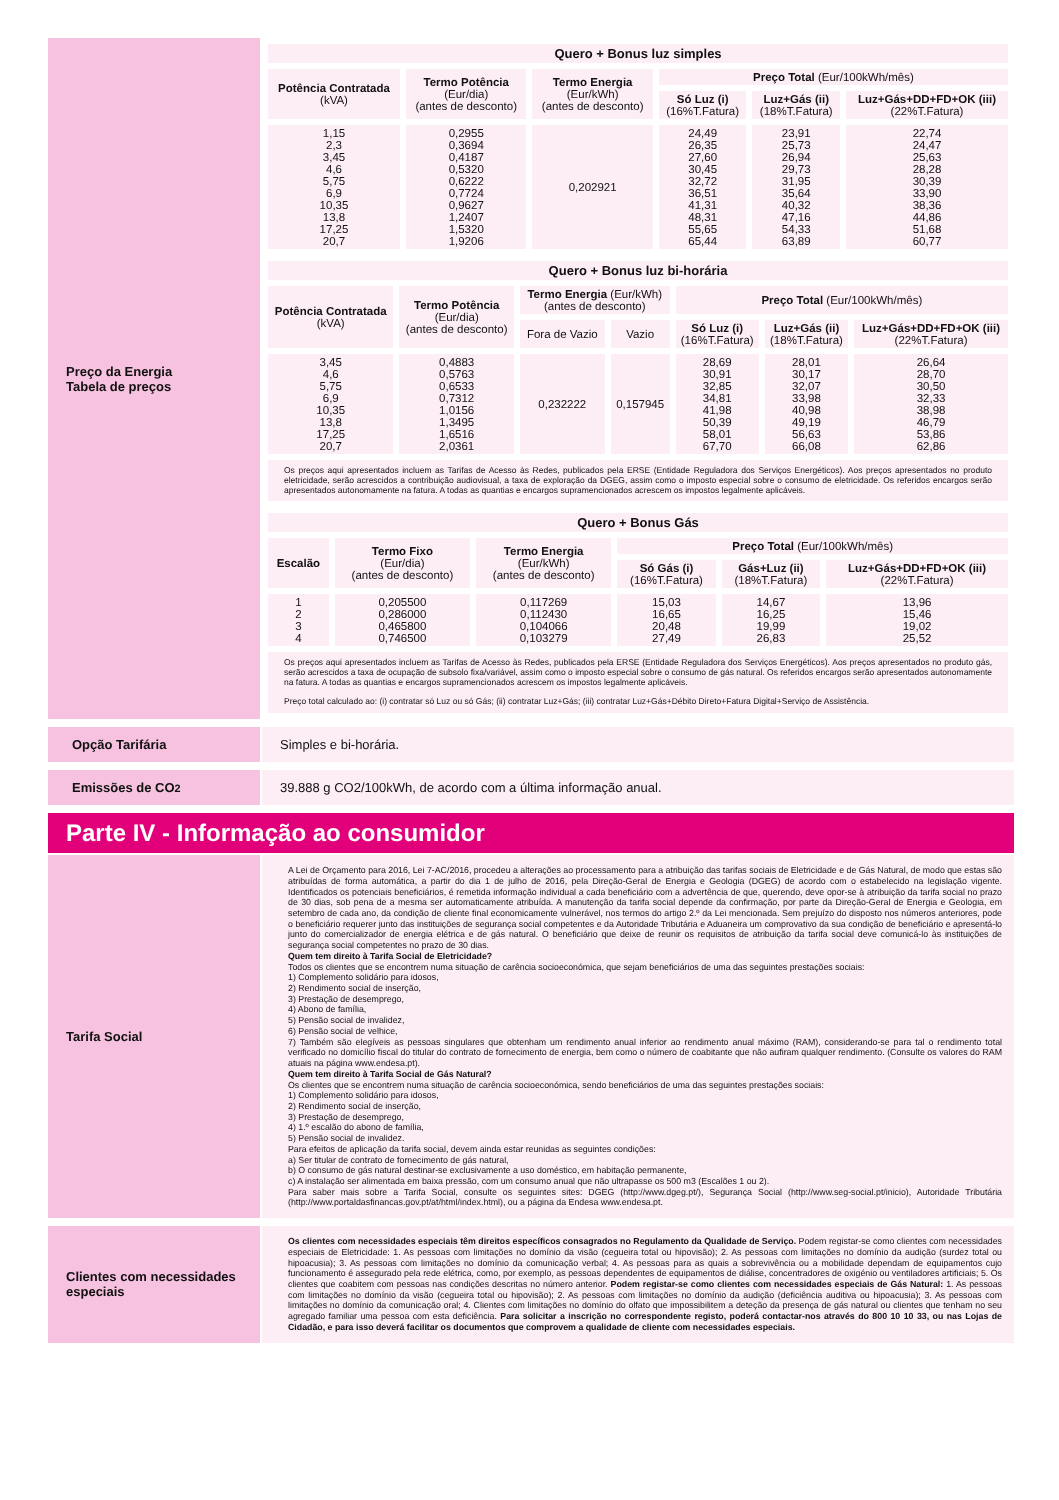Preço da Energia
Tabela de preços
| Quero + Bonus luz simples | | | | | |
| Potência Contratada (kVA) | Termo Potência (Eur/dia) (antes de desconto) | Termo Energia (Eur/kWh) (antes de desconto) | Preço Total (Eur/100kWh/mês) | | |
| | | | Só Luz (i) (16%T.Fatura) | Luz+Gás (ii) (18%T.Fatura) | Luz+Gás+DD+FD+OK (iii) (22%T.Fatura) |
| 1,15 2,3 3,45 4,6 5,75 6,9 10,35 13,8 17,25 20,7 | 0,2955 0,3694 0,4187 0,5320 0,6222 0,7724 0,9627 1,2407 1,5320 1,9206 | 0,202921 | 24,49 26,35 27,60 30,45 32,72 36,51 41,31 48,31 55,65 65,44 | 23,91 25,73 26,94 29,73 31,95 35,64 40,32 47,16 54,33 63,89 | 22,74 24,47 25,63 28,28 30,39 33,90 38,36 44,86 51,68 60,77 |
| Quero + Bonus luz bi-horária | | | | | | |
| Potência Contratada (kVA) | Termo Potência (Eur/dia) (antes de desconto) | Termo Energia (Eur/kWh) (antes de desconto) | | Preço Total (Eur/100kWh/mês) | | |
| | | Fora de Vazio | Vazio | Só Luz (i) (16%T.Fatura) | Luz+Gás (ii) (18%T.Fatura) | Luz+Gás+DD+FD+OK (iii) (22%T.Fatura) |
| 3,45 4,6 5,75 6,9 10,35 13,8 17,25 20,7 | 0,4883 0,5763 0,6533 0,7312 1,0156 1,3495 1,6516 2,0361 | 0,232222 | 0,157945 | 28,69 30,91 32,85 34,81 41,98 50,39 58,01 67,70 | 28,01 30,17 32,07 33,98 40,98 49,19 56,63 66,08 | 26,64 28,70 30,50 32,33 38,98 46,79 53,86 62,86 |
Os preços aqui apresentados incluem as Tarifas de Acesso às Redes, publicados pela ERSE (Entidade Reguladora dos Serviços Energéticos). Aos preços apresentados no produto eletricidade, serão acrescidos a contribuição audiovisual, a taxa de exploração da DGEG, assim como o imposto especial sobre o consumo de eletricidade. Os referidos encargos serão apresentados autonomamente na fatura. A todas as quantias e encargos supramencionados acrescem os impostos legalmente aplicáveis.
| Quero + Bonus Gás | | | | | |
| Escalão | Termo Fixo (Eur/dia) (antes de desconto) | Termo Energia (Eur/kWh) (antes de desconto) | Preço Total (Eur/100kWh/mês) | | |
| | | | Só Gás (i) (16%T.Fatura) | Gás+Luz (ii) (18%T.Fatura) | Luz+Gás+DD+FD+OK (iii) (22%T.Fatura) |
| 1 2 3 4 | 0,205500 0,286000 0,465800 0,746500 | 0,117269 0,112430 0,104066 0,103279 | 15,03 16,65 20,48 27,49 | 14,67 16,25 19,99 26,83 | 13,96 15,46 19,02 25,52 |
Os preços aqui apresentados incluem as Tarifas de Acesso às Redes, publicados pela ERSE (Entidade Reguladora dos Serviços Energéticos). Aos preços apresentados no produto gás, serão acrescidos a taxa de ocupação de subsolo fixa/variável, assim como o imposto especial sobre o consumo de gás natural. Os referidos encargos serão apresentados autonomamente na fatura. A todas as quantias e encargos supramencionados acrescem os impostos legalmente aplicáveis.
Preço total calculado ao: (i) contratar só Luz ou só Gás; (ii) contratar Luz+Gás; (iii) contratar Luz+Gás+Débito Direto+Fatura Digital+Serviço de Assistência.
Opção Tarifária Simples e bi-horária.
Emissões de CO<sub>2</sub> 39.888 g CO2/100kWh, de acordo com a última informação anual.
Parte IV - Informação ao consumidor
Tarifa Social
A Lei de Orçamento para 2016, Lei 7-AC/2016, procedeu a alterações ao processamento para a atribuição das tarifas sociais de Eletricidade e de Gás Natural, de modo que estas são atribuídas de forma automática, a partir do dia 1 de julho de 2016, pela Direção-Geral de Energia e Geologia (DGEG) de acordo com o estabelecido na legislação vigente. Identificados os potenciais beneficiários, é remetida informação individual a cada beneficiário com a advertência de que, querendo, deve opor-se à atribuição da tarifa social no prazo de 30 dias, sob pena de a mesma ser automaticamente atribuída. A manutenção da tarifa social depende da confirmação, por parte da Direção-Geral de Energia e Geologia, em setembro de cada ano, da condição de cliente final economicamente vulnerável, nos termos do artigo 2.º da Lei mencionada. Sem prejuízo do disposto nos números anteriores, pode o beneficiário requerer junto das instituições de segurança social competentes e da Autoridade Tributária e Aduaneira um comprovativo da sua condição de beneficiário e apresentá-lo junto do comercializador de energia elétrica e de gás natural. O beneficiário que deixe de reunir os requisitos de atribuição da tarifa social deve comunicá-lo às instituições de segurança social competentes no prazo de 30 dias.
Quem tem direito à Tarifa Social de Eletricidade?
Todos os clientes que se encontrem numa situação de carência socioeconómica, que sejam beneficiários de uma das seguintes prestações sociais:
1) Complemento solidário para idosos,
2) Rendimento social de inserção,
3) Prestação de desemprego,
4) Abono de família,
5) Pensão social de invalidez,
6) Pensão social de velhice,
7) Também são elegíveis as pessoas singulares que obtenham um rendimento anual inferior ao rendimento anual máximo (RAM), considerando-se para tal o rendimento total verificado no domicílio fiscal do titular do contrato de fornecimento de energia, bem como o número de coabitante que não aufiram qualquer rendimento. (Consulte os valores do RAM atuais na página www.endesa.pt).
Quem tem direito à Tarifa Social de Gás Natural?
Os clientes que se encontrem numa situação de carência socioeconómica, sendo beneficiários de uma das seguintes prestações sociais:
1) Complemento solidário para idosos,
2) Rendimento social de inserção,
3) Prestação de desemprego,
4) 1.º escalão do abono de família,
5) Pensão social de invalidez.
Para efeitos de aplicação da tarifa social, devem ainda estar reunidas as seguintes condições:
a) Ser titular de contrato de fornecimento de gás natural,
b) O consumo de gás natural destinar-se exclusivamente a uso doméstico, em habitação permanente,
c) A instalação ser alimentada em baixa pressão, com um consumo anual que não ultrapasse os 500 m3 (Escalões 1 ou 2).
Para saber mais sobre a Tarifa Social, consulte os seguintes sites: DGEG (http://www.dgeg.pt/), Segurança Social (http://www.seg-social.pt/inicio), Autoridade Tributária (http://www.portaldasfinancas.gov.pt/at/html/index.html), ou a página da Endesa www.endesa.pt.
Clientes com necessidades especiais
Os clientes com necessidades especiais têm direitos específicos consagrados no Regulamento da Qualidade de Serviço. Podem registar-se como clientes com necessidades especiais de Eletricidade: 1. As pessoas com limitações no domínio da visão (cegueira total ou hipovisão); 2. As pessoas com limitações no domínio da audição (surdez total ou hipoacusia); 3. As pessoas com limitações no domínio da comunicação verbal; 4. As pessoas para as quais a sobrevivência ou a mobilidade dependam de equipamentos cujo funcionamento é assegurado pela rede elétrica, como, por exemplo, as pessoas dependentes de equipamentos de diálise, concentradores de oxigénio ou ventiladores artificiais; 5. Os clientes que coabitem com pessoas nas condições descritas no número anterior. Podem registar-se como clientes com necessidades especiais de Gás Natural: 1. As pessoas com limitações no domínio da visão (cegueira total ou hipovisão); 2. As pessoas com limitações no domínio da audição (deficiência auditiva ou hipoacusia); 3. As pessoas com limitações no domínio da comunicação oral; 4. Clientes com limitações no domínio do olfato que impossibilitem a deteção da presença de gás natural ou clientes que tenham no seu agregado familiar uma pessoa com esta deficiência. Para solicitar a inscrição no correspondente registo, poderá contactar-nos através do 800 10 10 33, ou nas Lojas de Cidadão, e para isso deverá facilitar os documentos que comprovem a qualidade de cliente com necessidades especiais.